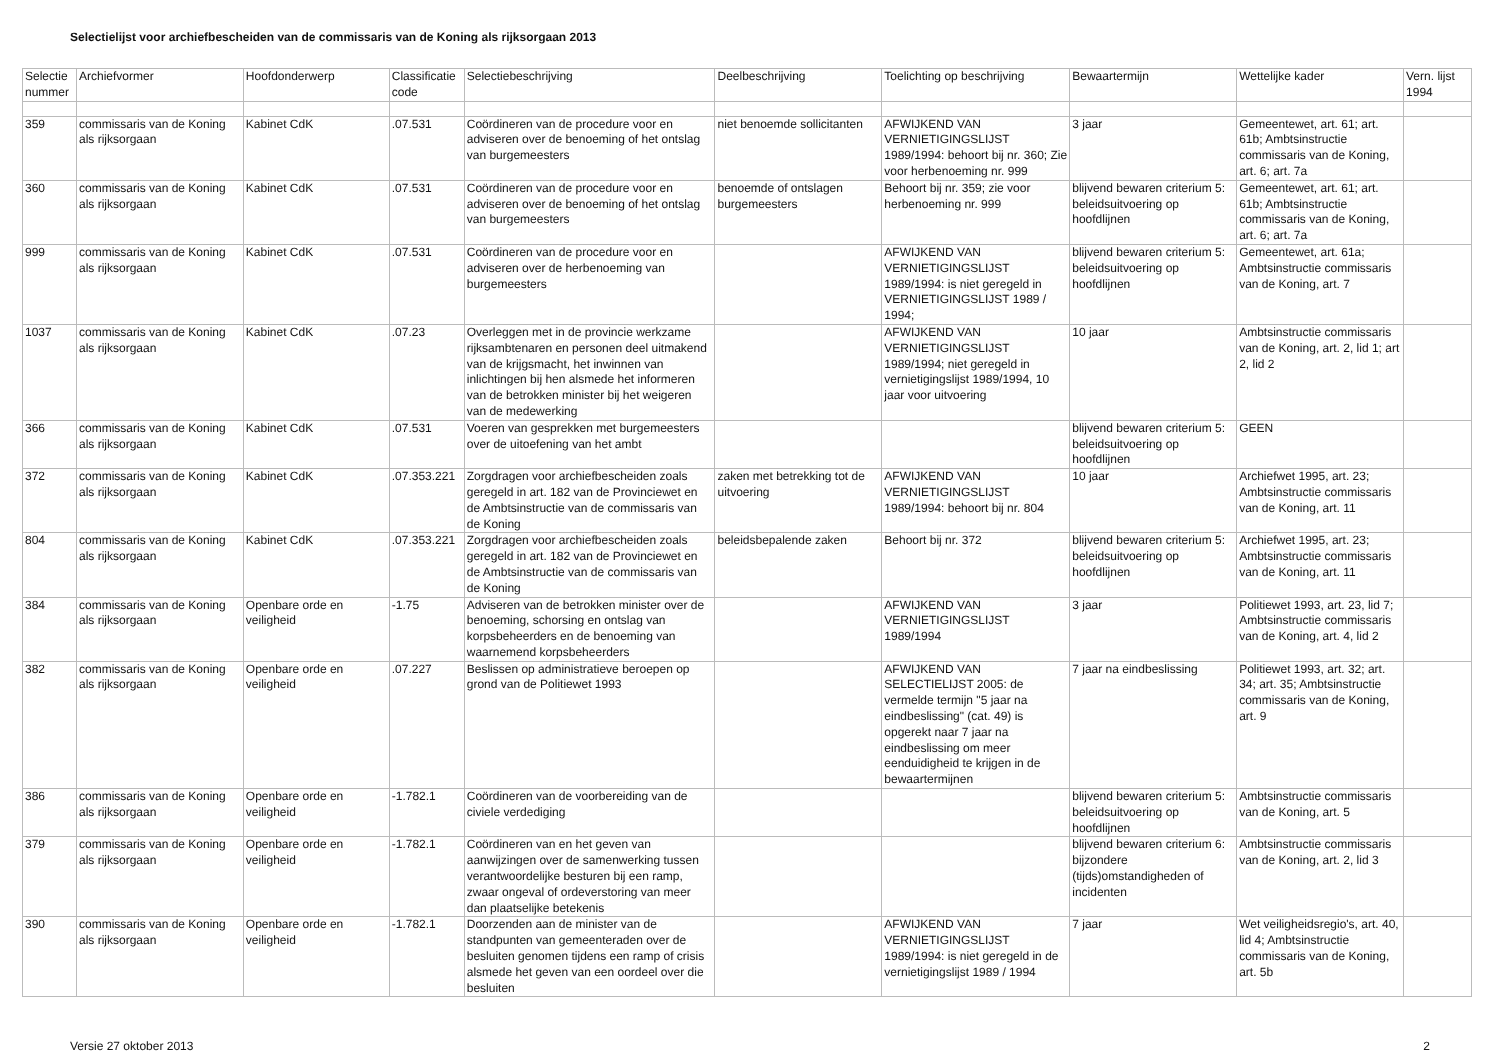Selectielijst voor archiefbescheiden van de commissaris van de Koning als rijksorgaan 2013
| Selectie nummer | Archiefvormer | Hoofdonderwerp | Classificatie code | Selectiebeschrijving | Deelbeschrijving | Toelichting op beschrijving | Bewaartermijn | Wettelijke kader | Vern. lijst 1994 |
| --- | --- | --- | --- | --- | --- | --- | --- | --- | --- |
| 359 | commissaris van de Koning als rijksorgaan | Kabinet CdK | .07.531 | Coördineren van de procedure voor en adviseren over de benoeming of het ontslag van burgemeesters | niet benoemde sollicitanten | AFWIJKEND VAN VERNIETIGINGSLIJST 1989/1994: behoort bij nr. 360; Zie voor herbenoeming nr. 999 | 3 jaar | Gemeentewet, art. 61; art. 61b; Ambtsinstructie commissaris van de Koning, art. 6; art. 7a | |
| 360 | commissaris van de Koning als rijksorgaan | Kabinet CdK | .07.531 | Coördineren van de procedure voor en adviseren over de benoeming of het ontslag van burgemeesters | benoemde of ontslagen burgemeesters | Behoort bij nr. 359; zie voor herbenoeming nr. 999 | blijvend bewaren criterium 5: beleidsuitvoering op hoofdlijnen | Gemeentewet, art. 61; art. 61b; Ambtsinstructie commissaris van de Koning, art. 6; art. 7a | |
| 999 | commissaris van de Koning als rijksorgaan | Kabinet CdK | .07.531 | Coördineren van de procedure voor en adviseren over de herbenoeming van burgemeesters | | AFWIJKEND VAN VERNIETIGINGSLIJST 1989/1994: is niet geregeld in VERNIETIGINGSLIJST 1989 / 1994; | blijvend bewaren criterium 5: beleidsuitvoering op hoofdlijnen | Gemeentewet, art. 61a; Ambtsinstructie commissaris van de Koning, art. 7 | |
| 1037 | commissaris van de Koning als rijksorgaan | Kabinet CdK | .07.23 | Overleggen met in de provincie werkzame rijksambtenaren en personen deel uitmakend van de krijgsmacht, het inwinnen van inlichtingen bij hen alsmede het informeren van de betrokken minister bij het weigeren van de medewerking | | AFWIJKEND VAN VERNIETIGINGSLIJST 1989/1994; niet geregeld in vernietigingslijst 1989/1994, 10 jaar voor uitvoering | 10 jaar | Ambtsinstructie commissaris van de Koning, art. 2, lid 1; art 2, lid 2 | |
| 366 | commissaris van de Koning als rijksorgaan | Kabinet CdK | .07.531 | Voeren van gesprekken met burgemeesters over de uitoefening van het ambt | | | blijvend bewaren criterium 5: beleidsuitvoering op hoofdlijnen | GEEN | |
| 372 | commissaris van de Koning als rijksorgaan | Kabinet CdK | .07.353.221 | Zorgdragen voor archiefbescheiden zoals geregeld in art. 182 van de Provinciewet en de Ambtsinstructie van de commissaris van de Koning | zaken met betrekking tot de uitvoering | AFWIJKEND VAN VERNIETIGINGSLIJST 1989/1994: behoort bij nr. 804 | 10 jaar | Archiefwet 1995, art. 23; Ambtsinstructie commissaris van de Koning, art. 11 | |
| 804 | commissaris van de Koning als rijksorgaan | Kabinet CdK | .07.353.221 | Zorgdragen voor archiefbescheiden zoals geregeld in art. 182 van de Provinciewet en de Ambtsinstructie van de commissaris van de Koning | beleidsbepalende zaken | Behoort bij nr. 372 | blijvend bewaren criterium 5: beleidsuitvoering op hoofdlijnen | Archiefwet 1995, art. 23; Ambtsinstructie commissaris van de Koning, art. 11 | |
| 384 | commissaris van de Koning als rijksorgaan | Openbare orde en veiligheid | -1.75 | Adviseren van de betrokken minister over de benoeming, schorsing en ontslag van korpsbeheerders en de benoeming van waarnemend korpsbeheerders | | AFWIJKEND VAN VERNIETIGINGSLIJST 1989/1994 | 3 jaar | Politiewet 1993, art. 23, lid 7; Ambtsinstructie commissaris van de Koning, art. 4, lid 2 | |
| 382 | commissaris van de Koning als rijksorgaan | Openbare orde en veiligheid | .07.227 | Beslissen op administratieve beroepen op grond van de Politiewet 1993 | | AFWIJKEND VAN SELECTIELIJST 2005: de vermelde termijn "5 jaar na eindbeslissing" (cat. 49) is opgerekt naar 7 jaar na eindbeslissing om meer eenduidigheid te krijgen in de bewaartermijnen | 7 jaar na eindbeslissing | Politiewet 1993, art. 32; art. 34; art. 35; Ambtsinstructie commissaris van de Koning, art. 9 | |
| 386 | commissaris van de Koning als rijksorgaan | Openbare orde en veiligheid | -1.782.1 | Coördineren van de voorbereiding van de civiele verdediging | | | blijvend bewaren criterium 5: beleidsuitvoering op hoofdlijnen | Ambtsinstructie commissaris van de Koning, art. 5 | |
| 379 | commissaris van de Koning als rijksorgaan | Openbare orde en veiligheid | -1.782.1 | Coördineren van en het geven van aanwijzingen over de samenwerking tussen verantwoordelijke besturen bij een ramp, zwaar ongeval of ordeverstoring van meer dan plaatselijke betekenis | | | blijvend bewaren criterium 6: bijzondere (tijds)omstandigheden of incidenten | Ambtsinstructie commissaris van de Koning, art. 2, lid 3 | |
| 390 | commissaris van de Koning als rijksorgaan | Openbare orde en veiligheid | -1.782.1 | Doorzenden aan de minister van de standpunten van gemeenteraden over de besluiten genomen tijdens een ramp of crisis alsmede het geven van een oordeel over die besluiten | | AFWIJKEND VAN VERNIETIGINGSLIJST 1989/1994: is niet geregeld in de vernietigingslijst 1989 / 1994 | 7 jaar | Wet veiligheidsregio's, art. 40, lid 4; Ambtsinstructie commissaris van de Koning, art. 5b | |
Versie 27 oktober 2013 2